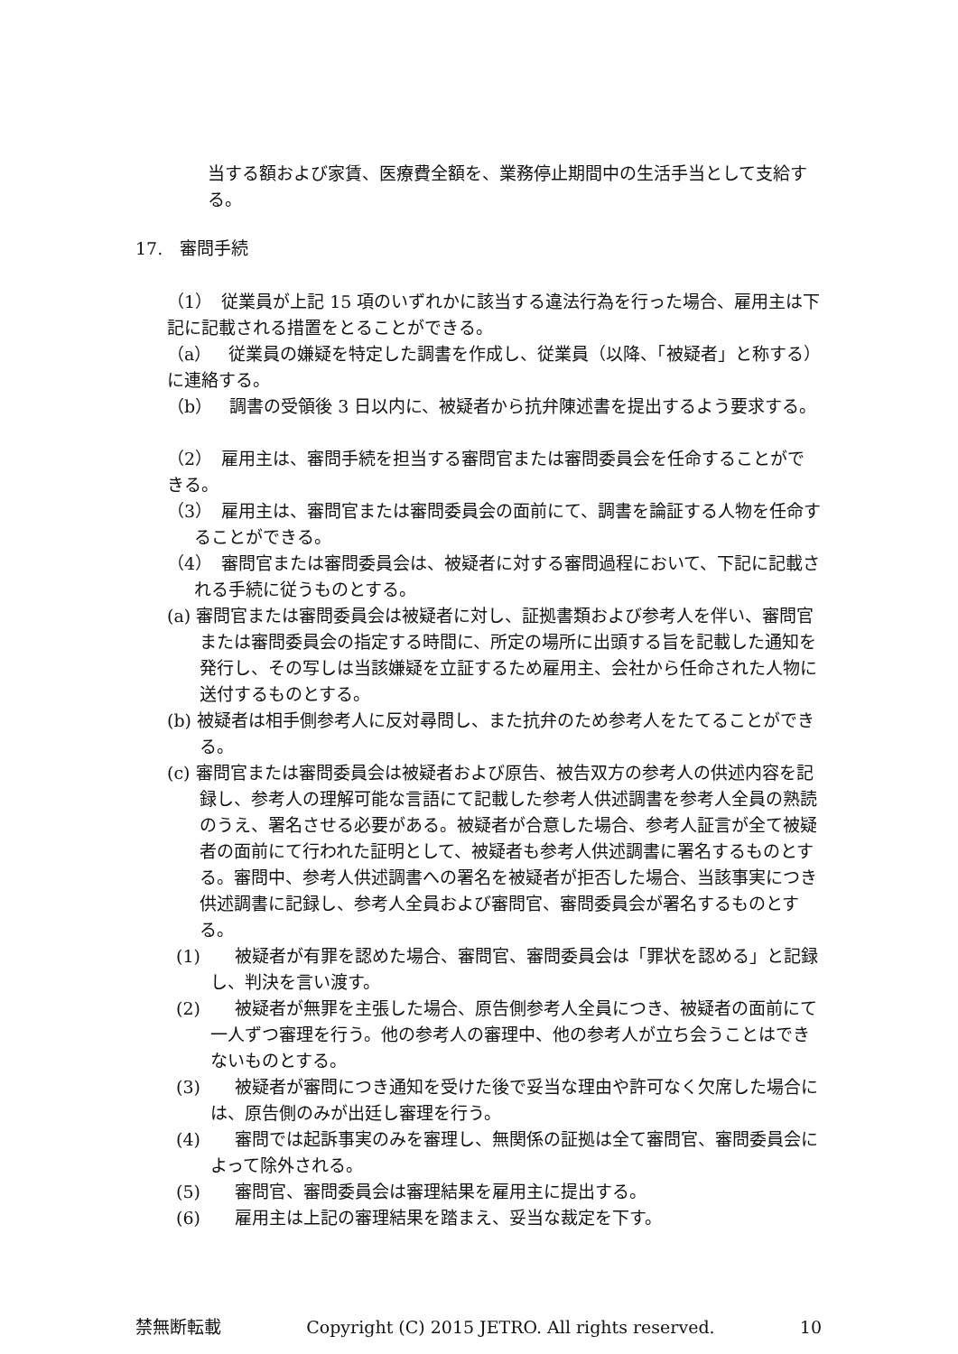当する額および家賃、医療費全額を、業務停止期間中の生活手当として支給する。
17.　審問手続
（1）　従業員が上記 15 項のいずれかに該当する違法行為を行った場合、雇用主は下記に記載される措置をとることができる。
（a）　従業員の嫌疑を特定した調書を作成し、従業員（以降、「被疑者」と称する）に連絡する。
（b）　調書の受領後 3 日以内に、被疑者から抗弁陳述書を提出するよう要求する。
（2）　雇用主は、審問手続を担当する審問官または審問委員会を任命することができる。
（3）　雇用主は、審問官または審問委員会の面前にて、調書を論証する人物を任命することができる。
（4）　審問官または審問委員会は、被疑者に対する審問過程において、下記に記載される手続に従うものとする。
(a) 審問官または審問委員会は被疑者に対し、証拠書類および参考人を伴い、審問官または審問委員会の指定する時間に、所定の場所に出頭する旨を記載した通知を発行し、その写しは当該嫌疑を立証するため雇用主、会社から任命された人物に送付するものとする。
(b) 被疑者は相手側参考人に反対尋問し、また抗弁のため参考人をたてることができる。
(c) 審問官または審問委員会は被疑者および原告、被告双方の参考人の供述内容を記録し、参考人の理解可能な言語にて記載した参考人供述調書を参考人全員の熟読のうえ、署名させる必要がある。被疑者が合意した場合、参考人証言が全て被疑者の面前にて行われた証明として、被疑者も参考人供述調書に署名するものとする。審問中、参考人供述調書への署名を被疑者が拒否した場合、当該事実につき供述調書に記録し、参考人全員および審問官、審問委員会が署名するものとする。
(1)　　被疑者が有罪を認めた場合、審問官、審問委員会は「罪状を認める」と記録し、判決を言い渡す。
(2)　　被疑者が無罪を主張した場合、原告側参考人全員につき、被疑者の面前にて一人ずつ審理を行う。他の参考人の審理中、他の参考人が立ち会うことはできないものとする。
(3)　　被疑者が審問につき通知を受けた後で妥当な理由や許可なく欠席した場合には、原告側のみが出廷し審理を行う。
(4)　　審問では起訴事実のみを審理し、無関係の証拠は全て審問官、審問委員会によって除外される。
(5)　　審問官、審問委員会は審理結果を雇用主に提出する。
(6)　　雇用主は上記の審理結果を踏まえ、妥当な裁定を下す。
禁無断転載 Copyright (C) 2015 JETRO. All rights reserved. 10